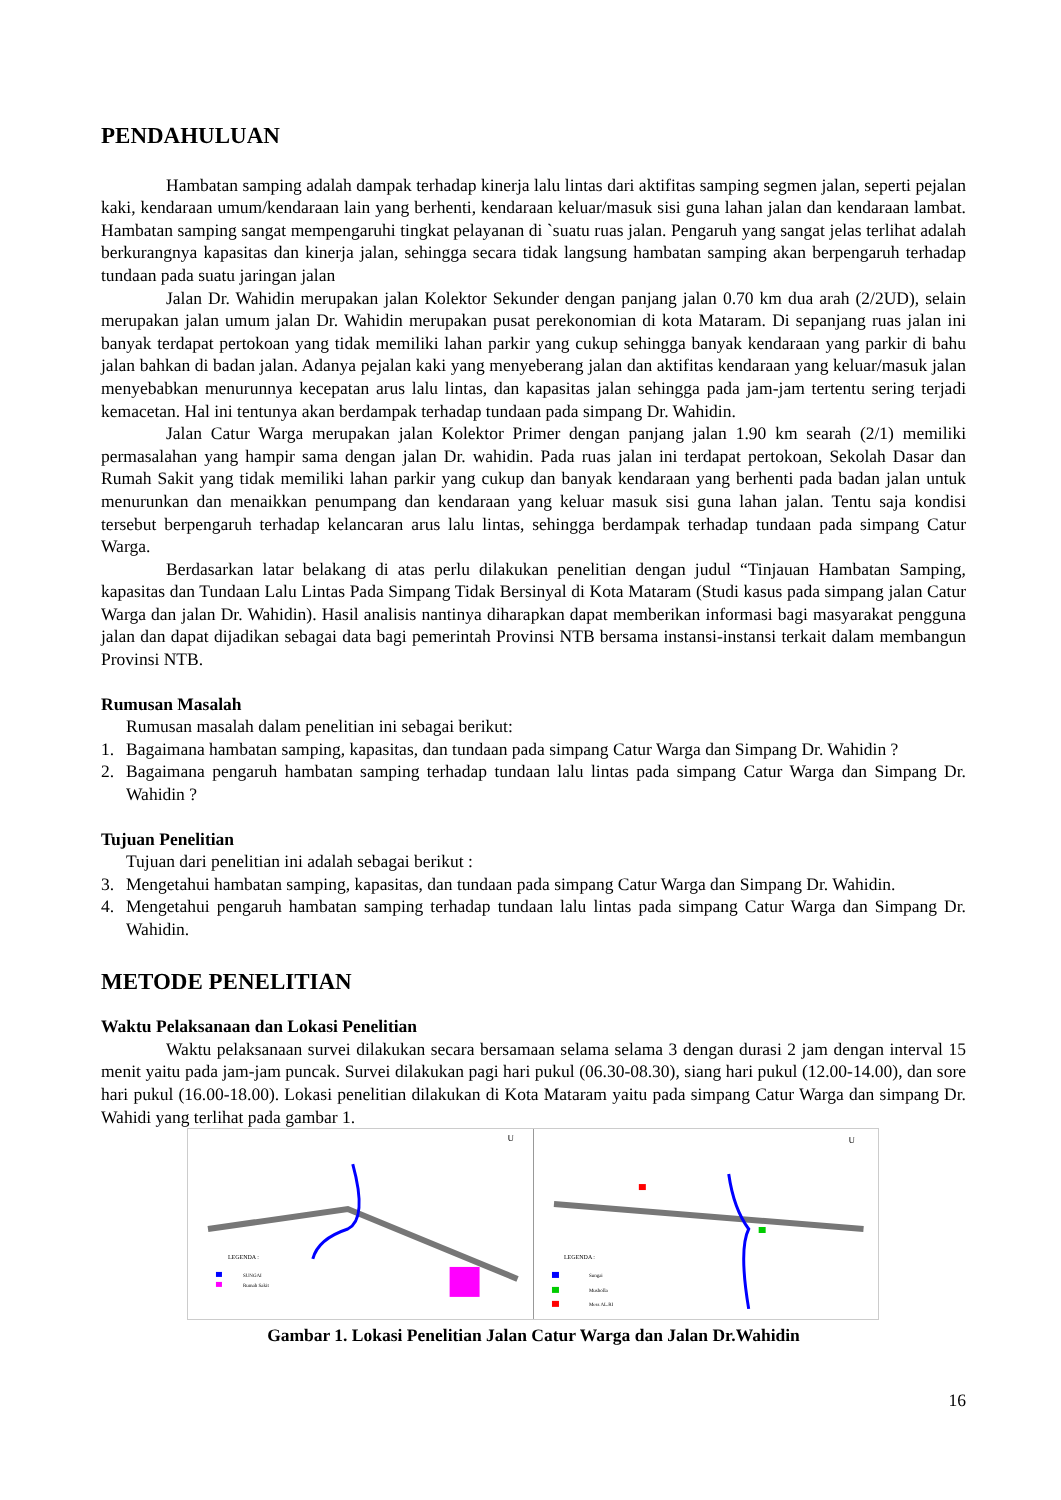PENDAHULUAN
Hambatan samping adalah dampak terhadap kinerja lalu lintas dari aktifitas samping segmen jalan, seperti pejalan kaki, kendaraan umum/kendaraan lain yang berhenti, kendaraan keluar/masuk sisi guna lahan jalan dan kendaraan lambat. Hambatan samping sangat mempengaruhi tingkat pelayanan di `suatu ruas jalan. Pengaruh yang sangat jelas terlihat adalah berkurangnya kapasitas dan kinerja jalan, sehingga secara tidak langsung hambatan samping akan berpengaruh terhadap tundaan pada suatu jaringan jalan
Jalan Dr. Wahidin merupakan jalan Kolektor Sekunder dengan panjang jalan 0.70 km dua arah (2/2UD), selain merupakan jalan umum jalan Dr. Wahidin merupakan pusat perekonomian di kota Mataram. Di sepanjang ruas jalan ini banyak terdapat pertokoan yang tidak memiliki lahan parkir yang cukup sehingga banyak kendaraan yang parkir di bahu jalan bahkan di badan jalan. Adanya pejalan kaki yang menyeberang jalan dan aktifitas kendaraan yang keluar/masuk jalan menyebabkan menurunnya kecepatan arus lalu lintas, dan kapasitas jalan sehingga pada jam-jam tertentu sering terjadi kemacetan. Hal ini tentunya akan berdampak terhadap tundaan pada simpang Dr. Wahidin.
Jalan Catur Warga merupakan jalan Kolektor Primer dengan panjang jalan 1.90 km searah (2/1) memiliki permasalahan yang hampir sama dengan jalan Dr. wahidin. Pada ruas jalan ini terdapat pertokoan, Sekolah Dasar dan Rumah Sakit yang tidak memiliki lahan parkir yang cukup dan banyak kendaraan yang berhenti pada badan jalan untuk menurunkan dan menaikkan penumpang dan kendaraan yang keluar masuk sisi guna lahan jalan. Tentu saja kondisi tersebut berpengaruh terhadap kelancaran arus lalu lintas, sehingga berdampak terhadap tundaan pada simpang Catur Warga.
Berdasarkan latar belakang di atas perlu dilakukan penelitian dengan judul “Tinjauan Hambatan Samping, kapasitas dan Tundaan Lalu Lintas Pada Simpang Tidak Bersinyal di Kota Mataram (Studi kasus pada simpang jalan Catur Warga dan jalan Dr. Wahidin). Hasil analisis nantinya diharapkan dapat memberikan informasi bagi masyarakat pengguna jalan dan dapat dijadikan sebagai data bagi pemerintah Provinsi NTB bersama instansi-instansi terkait dalam membangun Provinsi NTB.
Rumusan Masalah
Rumusan masalah dalam penelitian ini sebagai berikut:
1. Bagaimana hambatan samping, kapasitas, dan tundaan pada simpang Catur Warga dan Simpang Dr. Wahidin ?
2. Bagaimana pengaruh hambatan samping terhadap tundaan lalu lintas pada simpang Catur Warga dan Simpang Dr. Wahidin ?
Tujuan Penelitian
Tujuan dari penelitian ini adalah sebagai berikut :
3. Mengetahui hambatan samping, kapasitas, dan tundaan pada simpang Catur Warga dan Simpang Dr. Wahidin.
4. Mengetahui pengaruh hambatan samping terhadap tundaan lalu lintas pada simpang Catur Warga dan Simpang Dr. Wahidin.
METODE PENELITIAN
Waktu Pelaksanaan dan Lokasi Penelitian
Waktu pelaksanaan survei dilakukan secara bersamaan selama selama 3 dengan durasi 2 jam dengan interval 15 menit yaitu pada jam-jam puncak. Survei dilakukan pagi hari pukul (06.30-08.30), siang hari pukul (12.00-14.00), dan sore hari pukul (16.00-18.00). Lokasi penelitian dilakukan di Kota Mataram yaitu pada simpang Catur Warga dan simpang Dr. Wahidi yang terlihat pada gambar 1.
U
LEGENDA :
SUNGAI
Rumah Sakit
U
LEGENDA :
Sungai
Musholla
Mess AL.RI
Gambar 1. Lokasi Penelitian Jalan Catur Warga dan Jalan Dr.Wahidin
16